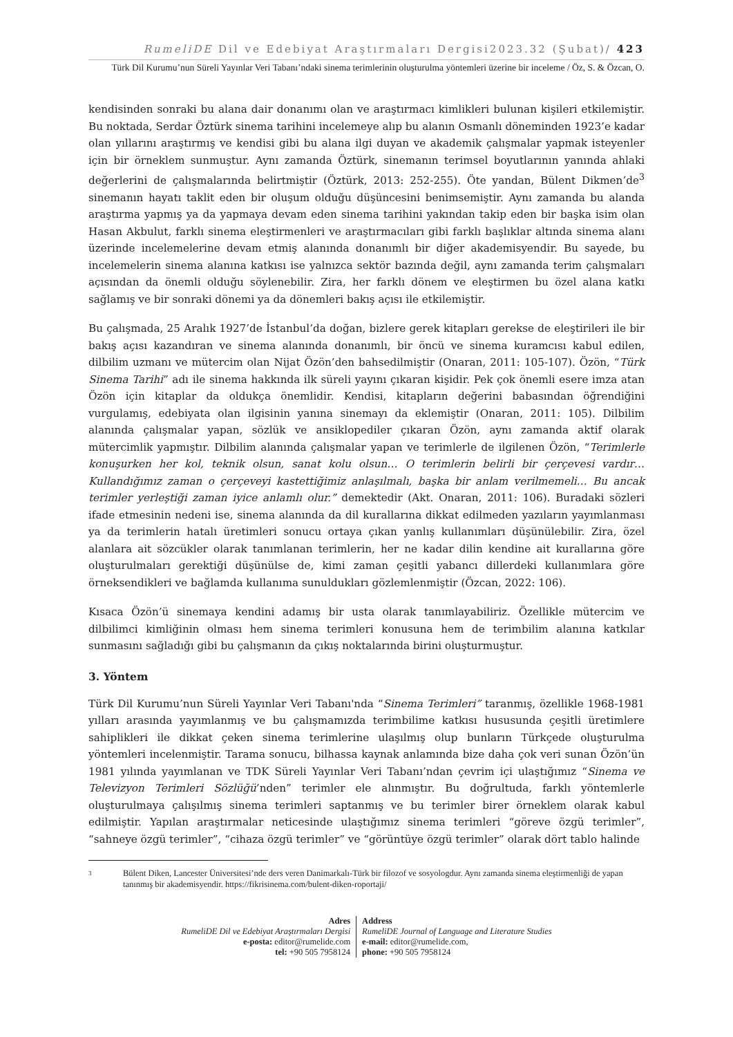RumeliDE Dil ve Edebiyat Araştırmaları Dergisi2023.32 (Şubat)/ 423
Türk Dil Kurumu’nun Süreli Yayınlar Veri Tabanı’ndaki sinema terimlerinin oluşturulma yöntemleri üzerine bir inceleme / Öz, S. & Özcan, O.
kendisinden sonraki bu alana dair donanımı olan ve araştırmacı kimlikleri bulunan kişileri etkilemiştir. Bu noktada, Serdar Öztürk sinema tarihini incelemeye alıp bu alanın Osmanlı döneminden 1923’e kadar olan yıllarını araştırmış ve kendisi gibi bu alana ilgi duyan ve akademik çalışmalar yapmak isteyenler için bir örneklem sunmuştur. Aynı zamanda Öztürk, sinemanın terimsel boyutlarının yanında ahlaki değerlerini de çalışmalarında belirtmiştir (Öztürk, 2013: 252-255). Öte yandan, Bülent Dikmen’de<sup>3</sup> sinemanın hayatı taklit eden bir oluşum olduğu düşüncesini benimsemiştir. Aynı zamanda bu alanda araştırma yapmış ya da yapmaya devam eden sinema tarihini yakından takip eden bir başka isim olan Hasan Akbulut, farklı sinema eleştirmenleri ve araştırmacıları gibi farklı başlıklar altında sinema alanı üzerinde incelemelerine devam etmiş alanında donanımlı bir diğer akademisyendir. Bu sayede, bu incelemelerin sinema alanına katkısı ise yalnızca sektör bazında değil, aynı zamanda terim çalışmaları açısından da önemli olduğu söylenebilir. Zira, her farklı dönem ve eleştirmen bu özel alana katkı sağlamış ve bir sonraki dönemi ya da dönemleri bakış açısı ile etkilemiştir.
Bu çalışmada, 25 Aralık 1927’de İstanbul’da doğan, bizlere gerek kitapları gerekse de eleştirileri ile bir bakış açısı kazandıran ve sinema alanında donanımlı, bir öncü ve sinema kuramcısı kabul edilen, dilbilim uzmanı ve mütercim olan Nijat Özön’den bahsedilmiştir (Onaran, 2011: 105-107). Özön, “Türk Sinema Tarihi” adı ile sinema hakkında ilk süreli yayını çıkaran kişidir. Pek çok önemli esere imza atan Özön için kitaplar da oldukça önemlidir. Kendisi, kitapların değerini babasından öğrendiğini vurgulamış, edebiyata olan ilgisinin yanına sinemayı da eklemiştir (Onaran, 2011: 105). Dilbilim alanında çalışmalar yapan, sözlük ve ansiklopediler çıkaran Özön, aynı zamanda aktif olarak mütercimlik yapmıştır. Dilbilim alanında çalışmalar yapan ve terimlerle de ilgilenen Özön, “Terimlerle konuşurken her kol, teknik olsun, sanat kolu olsun… O terimlerin belirli bir çerçevesi vardır… Kullandığımız zaman o çerçeveyi kastettiğimiz anlaşılmalı, başka bir anlam verilmemeli… Bu ancak terimler yerleştiği zaman iyice anlamlı olur.” demektedir (Akt. Onaran, 2011: 106). Buradaki sözleri ifade etmesinin nedeni ise, sinema alanında da dil kurallarına dikkat edilmeden yazıların yayımlanması ya da terimlerin hatalı üretimleri sonucu ortaya çıkan yanlış kullanımları düşünülebilir. Zira, özel alanlara ait sözcükler olarak tanımlanan terimlerin, her ne kadar dilin kendine ait kurallarına göre oluşturulmaları gerektiği düşünülse de, kimi zaman çeşitli yabancı dillerdeki kullanımlara göre örneksendikleri ve bağlamda kullanıma sunuldukları gözlemlenmiştir (Özcan, 2022: 106).
Kısaca Özön’ü sinemaya kendini adamış bir usta olarak tanımlayabiliriz. Özellikle mütercim ve dilbilimci kimliğinin olması hem sinema terimleri konusuna hem de terimbilim alanına katkılar sunmasını sağladığı gibi bu çalışmanın da çıkış noktalarında birini oluşturmuştur.
3. Yöntem
Türk Dil Kurumu’nun Süreli Yayınlar Veri Tabanı'nda “Sinema Terimleri” taranmış, özellikle 1968-1981 yılları arasında yayımlanmış ve bu çalışmamızda terimbilime katkısı hususunda çeşitli üretimlere sahiplikleri ile dikkat çeken sinema terimlerine ulaşılmış olup bunların Türkçede oluşturulma yöntemleri incelenmiştir. Tarama sonucu, bilhassa kaynak anlamında bize daha çok veri sunan Özön’ün 1981 yılında yayımlanan ve TDK Süreli Yayınlar Veri Tabanı’ndan çevrim içi ulaştığımız “Sinema ve Televizyon Terimleri Sözlüğü’nden” terimler ele alınmıştır. Bu doğrultuda, farklı yöntemlerle oluşturulmaya çalışılmış sinema terimleri saptanmış ve bu terimler birer örneklem olarak kabul edilmiştir. Yapılan araştırmalar neticesinde ulaştığımız sinema terimleri “göreve özgü terimler”, “sahneye özgü terimler”, “cihaza özgü terimler” ve “görüntüye özgü terimler” olarak dört tablo halinde
3
Bülent Diken, Lancester Üniversitesi’nde ders veren Danimarkalı-Türk bir filozof ve sosyologdur. Aynı zamanda sinema eleştirmenliği de yapan tanınmış bir akademisyendir. https://fikrisinema.com/bulent-diken-roportaji/
Adres
RumeliDE Dil ve Edebiyat Araştırmaları Dergisi
e-posta: editor@rumelide.com
tel: +90 505 7958124
Address
RumeliDE Journal of Language and Literature Studies
e-mail: editor@rumelide.com,
phone: +90 505 7958124